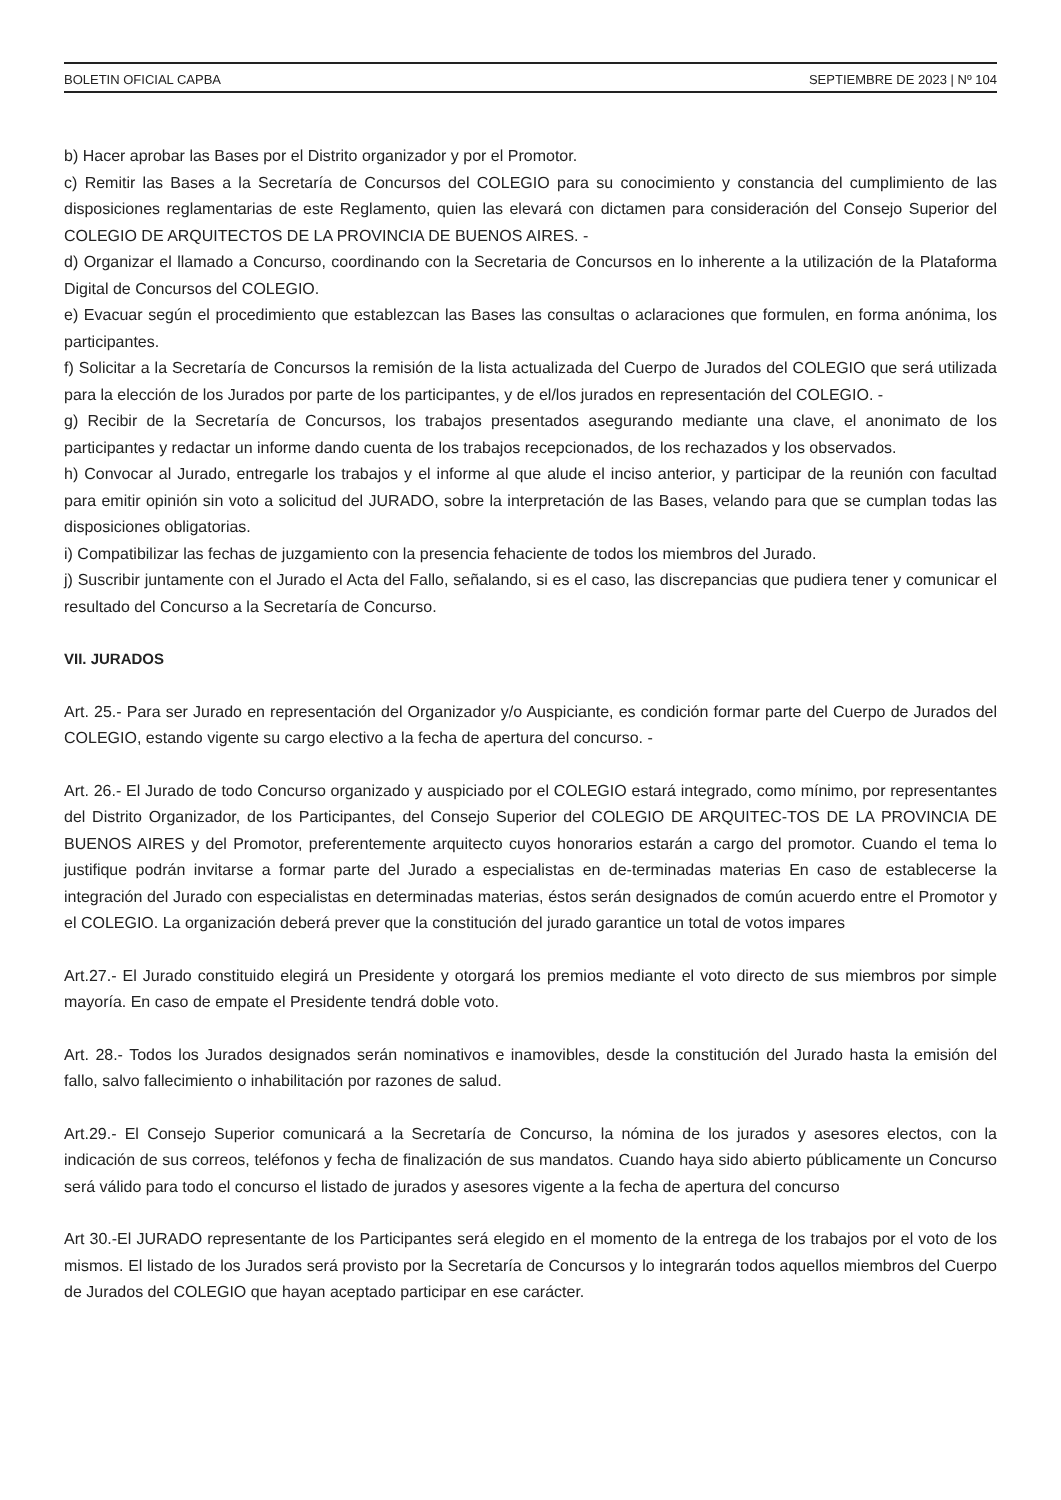BOLETIN OFICIAL CAPBA SEPTIEMBRE DE 2023 | Nº 104
b) Hacer aprobar las Bases por el Distrito organizador y por el Promotor.
c) Remitir las Bases a la Secretaría de Concursos del COLEGIO para su conocimiento y constancia del cumplimiento de las disposiciones reglamentarias de este Reglamento, quien las elevará con dictamen para consideración del Consejo Superior del COLEGIO DE ARQUITECTOS DE LA PROVINCIA DE BUENOS AIRES. -
d) Organizar el llamado a Concurso, coordinando con la Secretaria de Concursos en lo inherente a la utilización de la Plataforma Digital de Concursos del COLEGIO.
e) Evacuar según el procedimiento que establezcan las Bases las consultas o aclaraciones que formulen, en forma anónima, los participantes.
f) Solicitar a la Secretaría de Concursos la remisión de la lista actualizada del Cuerpo de Jurados del COLEGIO que será utilizada para la elección de los Jurados por parte de los participantes, y de el/los jurados en representación del COLEGIO. -
g) Recibir de la Secretaría de Concursos, los trabajos presentados asegurando mediante una clave, el anonimato de los participantes y redactar un informe dando cuenta de los trabajos recepcionados, de los rechazados y los observados.
h) Convocar al Jurado, entregarle los trabajos y el informe al que alude el inciso anterior, y participar de la reunión con facultad para emitir opinión sin voto a solicitud del JURADO, sobre la interpretación de las Bases, velando para que se cumplan todas las disposiciones obligatorias.
i) Compatibilizar las fechas de juzgamiento con la presencia fehaciente de todos los miembros del Jurado.
j) Suscribir juntamente con el Jurado el Acta del Fallo, señalando, si es el caso, las discrepancias que pudiera tener y comunicar el resultado del Concurso a la Secretaría de Concurso.
VII. JURADOS
Art. 25.- Para ser Jurado en representación del Organizador y/o Auspiciante, es condición formar parte del Cuerpo de Jurados del COLEGIO, estando vigente su cargo electivo a la fecha de apertura del concurso. -
Art. 26.- El Jurado de todo Concurso organizado y auspiciado por el COLEGIO estará integrado, como mínimo, por representantes del Distrito Organizador, de los Participantes, del Consejo Superior del COLEGIO DE ARQUITEC-TOS DE LA PROVINCIA DE BUENOS AIRES y del Promotor, preferentemente arquitecto cuyos honorarios estarán a cargo del promotor. Cuando el tema lo justifique podrán invitarse a formar parte del Jurado a especialistas en de-terminadas materias En caso de establecerse la integración del Jurado con especialistas en determinadas materias, éstos serán designados de común acuerdo entre el Promotor y el COLEGIO. La organización deberá prever que la constitución del jurado garantice un total de votos impares
Art.27.- El Jurado constituido elegirá un Presidente y otorgará los premios mediante el voto directo de sus miembros por simple mayoría. En caso de empate el Presidente tendrá doble voto.
Art. 28.- Todos los Jurados designados serán nominativos e inamovibles, desde la constitución del Jurado hasta la emisión del fallo, salvo fallecimiento o inhabilitación por razones de salud.
Art.29.- El Consejo Superior comunicará a la Secretaría de Concurso, la nómina de los jurados y asesores electos, con la indicación de sus correos, teléfonos y fecha de finalización de sus mandatos. Cuando haya sido abierto públicamente un Concurso será válido para todo el concurso el listado de jurados y asesores vigente a la fecha de apertura del concurso
Art 30.-El JURADO representante de los Participantes será elegido en el momento de la entrega de los trabajos por el voto de los mismos. El listado de los Jurados será provisto por la Secretaría de Concursos y lo integrarán todos aquellos miembros del Cuerpo de Jurados del COLEGIO que hayan aceptado participar en ese carácter.